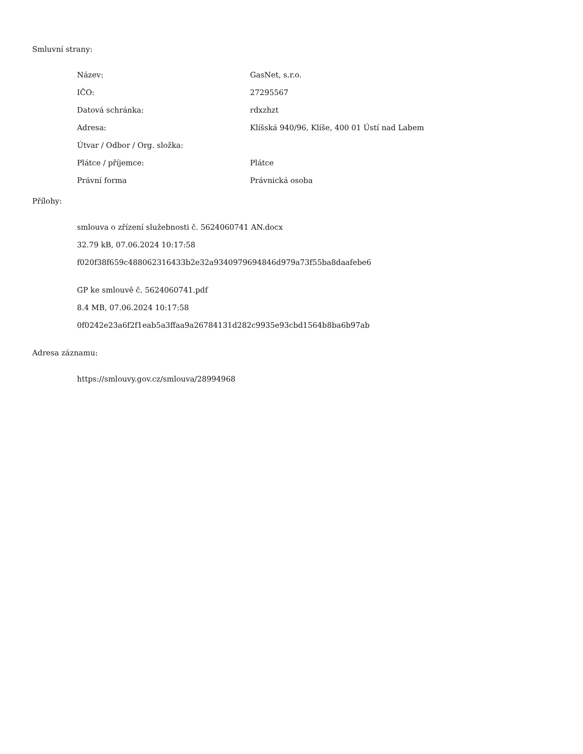Smluvní strany:
| Název: | GasNet, s.r.o. |
| IČO: | 27295567 |
| Datová schránka: | rdxzhzt |
| Adresa: | Klíšská 940/96, Klíše, 400 01 Ústí nad Labem |
| Útvar / Odbor / Org. složka: | |
| Plátce / příjemce: | Plátce |
| Právní forma | Právnická osoba |
Přílohy:
smlouva o zřízení služebnosti č. 5624060741 AN.docx
32.79 kB, 07.06.2024 10:17:58
f020f38f659c488062316433b2e32a9340979694846d979a73f55ba8daafebe6
GP ke smlouvě č. 5624060741.pdf
8.4 MB, 07.06.2024 10:17:58
0f0242e23a6f2f1eab5a3ffaa9a26784131d282c9935e93cbd1564b8ba6b97ab
Adresa záznamu:
https://smlouvy.gov.cz/smlouva/28994968